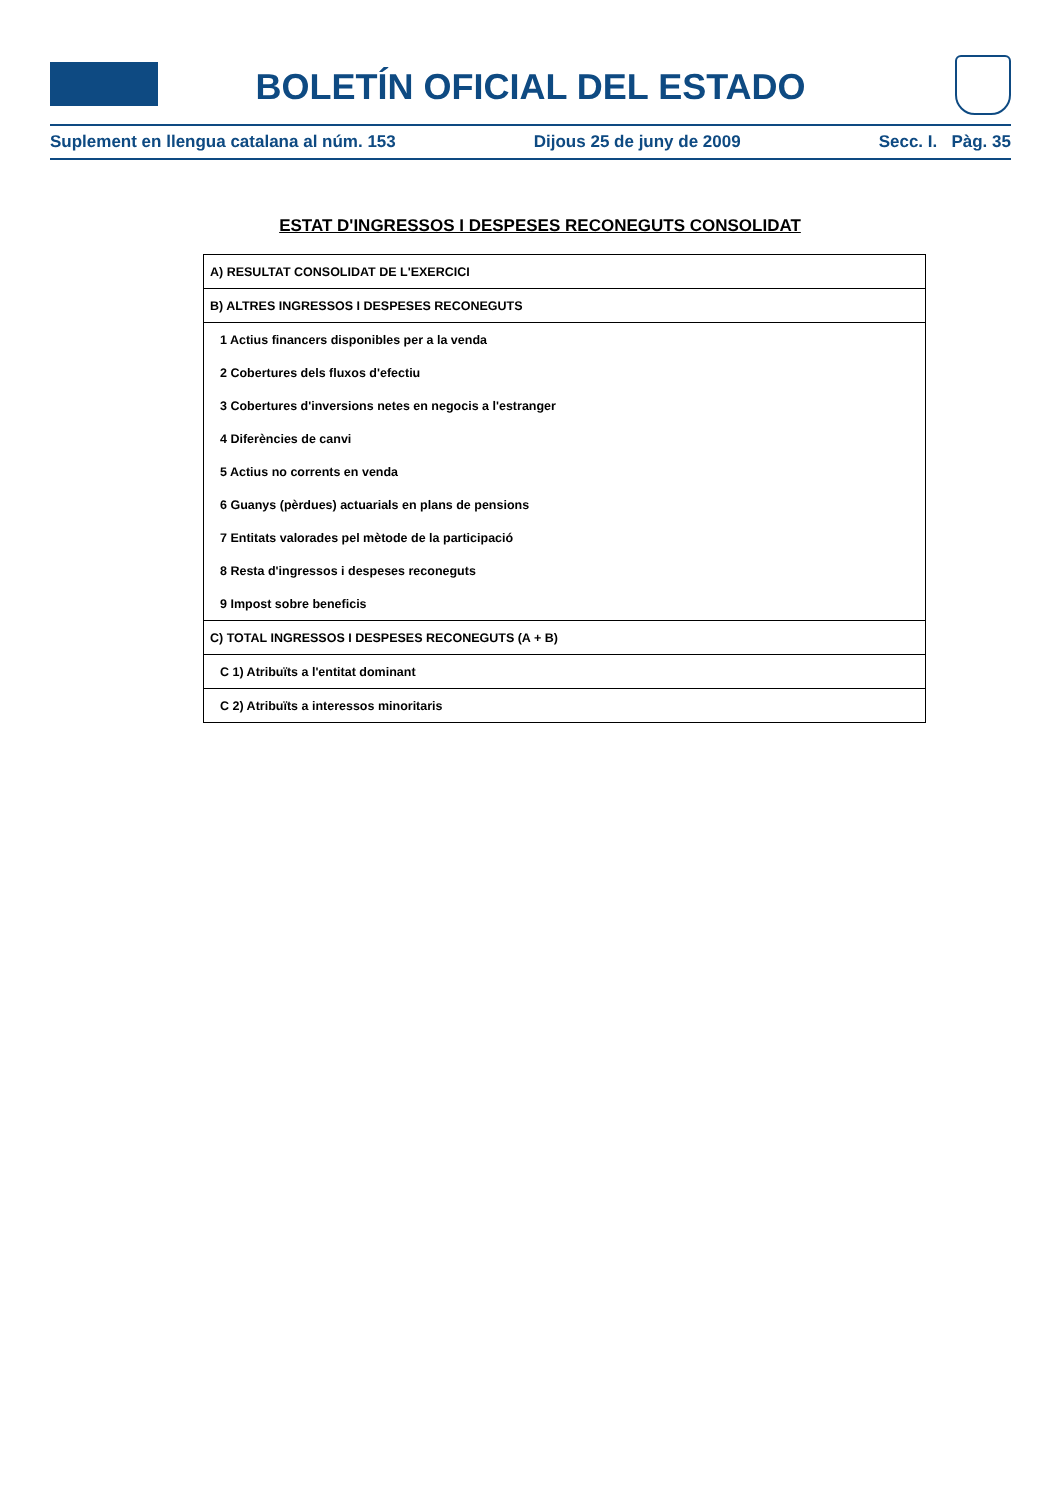BOLETÍN OFICIAL DEL ESTADO
Suplement en llengua catalana al núm. 153 Dijous 25 de juny de 2009 Secc. I. Pàg. 35
ESTAT D'INGRESSOS I DESPESES RECONEGUTS CONSOLIDAT
| A) RESULTAT CONSOLIDAT DE L'EXERCICI |
| B) ALTRES INGRESSOS I DESPESES RECONEGUTS |
| 1 Actius financers disponibles per a la venda |
| 2 Cobertures dels fluxos d'efectiu |
| 3 Cobertures d'inversions netes en negocis a l'estranger |
| 4 Diferències de canvi |
| 5 Actius no corrents en venda |
| 6 Guanys (pèrdues) actuarials en plans de pensions |
| 7 Entitats valorades pel mètode de la participació |
| 8 Resta d'ingressos i despeses reconeguts |
| 9 Impost sobre beneficis |
| C) TOTAL INGRESSOS I DESPESES RECONEGUTS (A + B) |
| C 1) Atribuïts a l'entitat dominant |
| C 2) Atribuïts a interessos minoritaris |